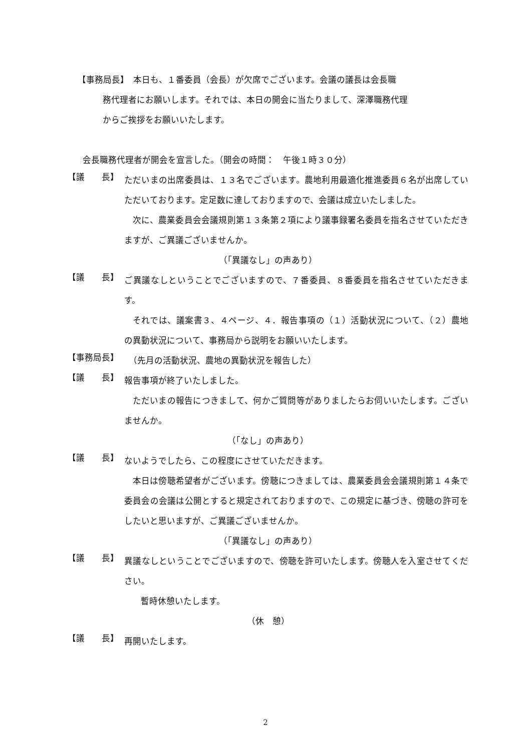【事務局長】　本日も、１番委員（会長）が欠席でございます。会議の議長は会長職
務代理者にお願いします。それでは、本日の開会に当たりまして、深澤職務代理
からご挨拶をお願いいたします。
会長職務代理者が開会を宣言した。（開会の時間：　午後１時３０分）
【議　　長】
ただいまの出席委員は、１３名でございます。農地利用最適化推進委員６名が出席していただいております。定足数に達しておりますので、会議は成立いたしました。
次に、農業委員会会議規則第１３条第２項により議事録署名委員を指名させていただきますが、ご異議ございませんか。
（「異議なし」の声あり）
【議　　長】
ご異議なしということでございますので、７番委員、８番委員を指名させていただきます。
それでは、議案書３、４ページ、４．報告事項の（１）活動状況について、（２）農地の異動状況について、事務局から説明をお願いいたします。
【事務局長】
　（先月の活動状況、農地の異動状況を報告した）
【議　　長】
報告事項が終了いたしました。
ただいまの報告につきまして、何かご質問等がありましたらお伺いいたします。ございませんか。
（「なし」の声あり）
【議　　長】
ないようでしたら、この程度にさせていただきます。
本日は傍聴希望者がございます。傍聴につきましては、農業委員会会議規則第１４条で委員会の会議は公開とすると規定されておりますので、この規定に基づき、傍聴の許可をしたいと思いますが、ご異議ございませんか。
（「異議なし」の声あり）
【議　　長】
異議なしということでございますので、傍聴を許可いたします。傍聴人を入室させてください。
暫時休憩いたします。
（休　憩）
【議　　長】
再開いたします。
2